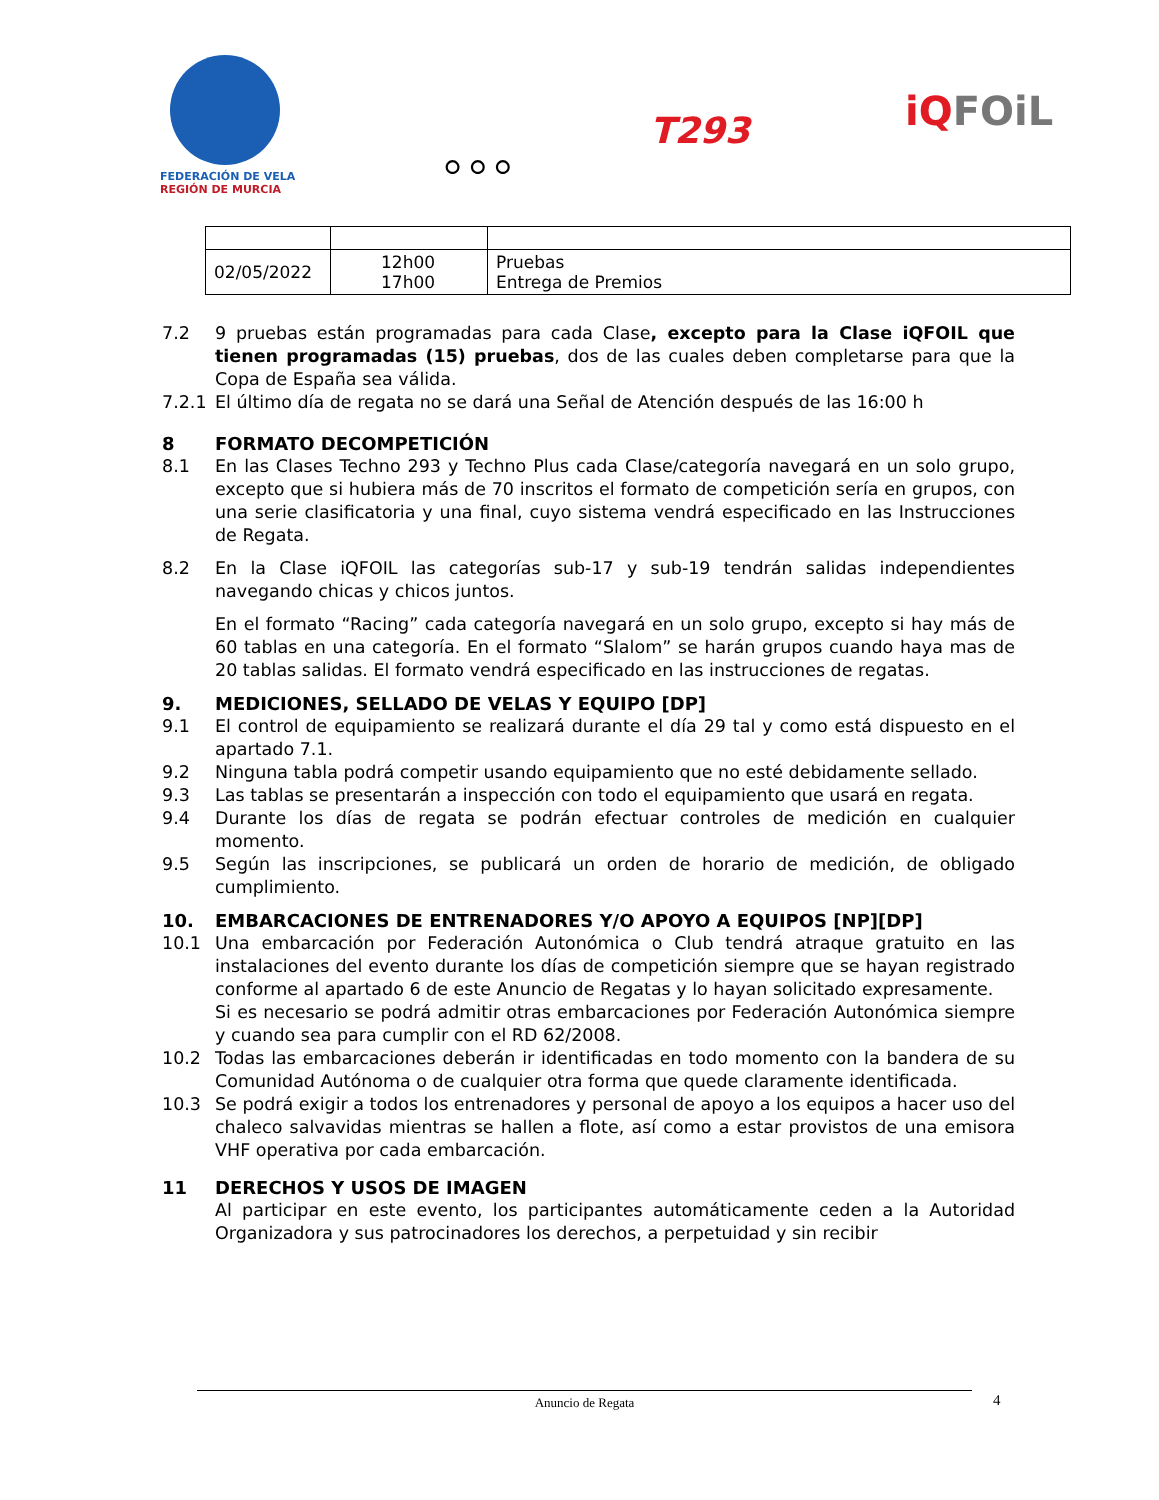FEDERACIÓN DE VELA
REGIÓN DE MURCIA
⚪⚪⚪
T293 iQFOiL
| 02/05/2022 | 12h00 17h00 | Pruebas Entrega de Premios |
7.2 9 pruebas están programadas para cada Clase, excepto para la Clase iQFOIL que tienen programadas (15) pruebas, dos de las cuales deben completarse para que la Copa de España sea válida.
7.2.1 El último día de regata no se dará una Señal de Atención después de las 16:00 h
8 FORMATO DECOMPETICIÓN
8.1 En las Clases Techno 293 y Techno Plus cada Clase/categoría navegará en un solo grupo, excepto que si hubiera más de 70 inscritos el formato de competición sería en grupos, con una serie clasificatoria y una final, cuyo sistema vendrá especificado en las Instrucciones de Regata.
8.2 En la Clase iQFOIL las categorías sub-17 y sub-19 tendrán salidas independientes navegando chicas y chicos juntos.
En el formato “Racing” cada categoría navegará en un solo grupo, excepto si hay más de 60 tablas en una categoría. En el formato “Slalom” se harán grupos cuando haya mas de 20 tablas salidas. El formato vendrá especificado en las instrucciones de regatas.
9. MEDICIONES, SELLADO DE VELAS Y EQUIPO [DP]
9.1 El control de equipamiento se realizará durante el día 29 tal y como está dispuesto en el apartado 7.1.
9.2 Ninguna tabla podrá competir usando equipamiento que no esté debidamente sellado.
9.3 Las tablas se presentarán a inspección con todo el equipamiento que usará en regata.
9.4 Durante los días de regata se podrán efectuar controles de medición en cualquier momento.
9.5 Según las inscripciones, se publicará un orden de horario de medición, de obligado cumplimiento.
10. EMBARCACIONES DE ENTRENADORES Y/O APOYO A EQUIPOS [NP][DP]
10.1 Una embarcación por Federación Autonómica o Club tendrá atraque gratuito en las instalaciones del evento durante los días de competición siempre que se hayan registrado conforme al apartado 6 de este Anuncio de Regatas y lo hayan solicitado expresamente.
Si es necesario se podrá admitir otras embarcaciones por Federación Autonómica siempre y cuando sea para cumplir con el RD 62/2008.
10.2 Todas las embarcaciones deberán ir identificadas en todo momento con la bandera de su Comunidad Autónoma o de cualquier otra forma que quede claramente identificada.
10.3 Se podrá exigir a todos los entrenadores y personal de apoyo a los equipos a hacer uso del chaleco salvavidas mientras se hallen a flote, así como a estar provistos de una emisora VHF operativa por cada embarcación.
11 DERECHOS Y USOS DE IMAGEN
Al participar en este evento, los participantes automáticamente ceden a la Autoridad Organizadora y sus patrocinadores los derechos, a perpetuidad y sin recibir
Anuncio de Regata 4